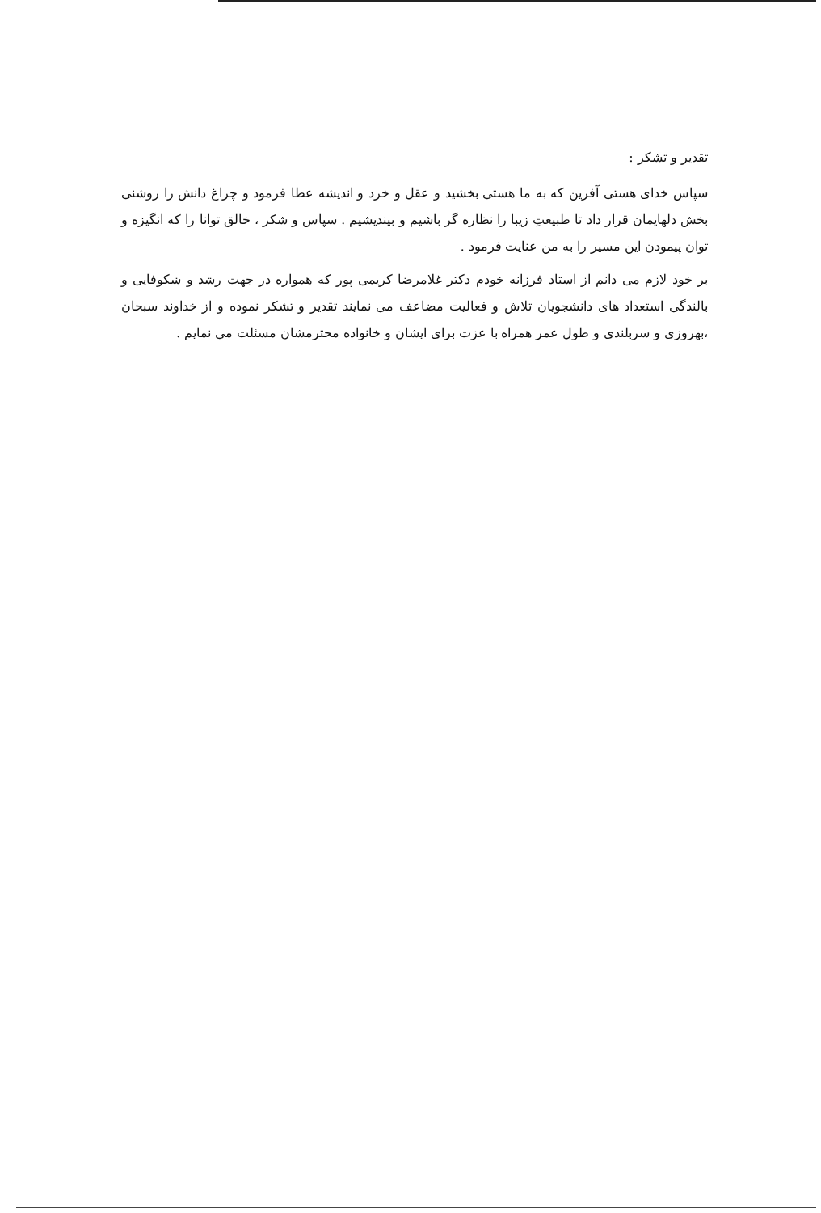تقدیر و تشکر :
سپاس خدای هستی آفرین که به ما هستی بخشید و عقل و خرد و اندیشه عطا فرمود و چراغ دانش را روشنی بخش دلهایمان قرار داد تا طبیعتِ زیبا را نظاره گر باشیم و بیندیشیم . سپاس و شکر ، خالق توانا را که انگیزه و توان پیمودن این مسیر را به من عنایت فرمود .
بر خود لازم می دانم از استاد فرزانه خودم دکتر غلامرضا کریمی پور که همواره در جهت رشد و شکوفایی و بالندگی استعداد های دانشجویان تلاش و فعالیت مضاعف می نمایند تقدیر و تشکر نموده و از خداوند سبحان ،بهروزی و سربلندی و طول عمر همراه با عزت برای ایشان و خانواده محترمشان مسئلت می نمایم .